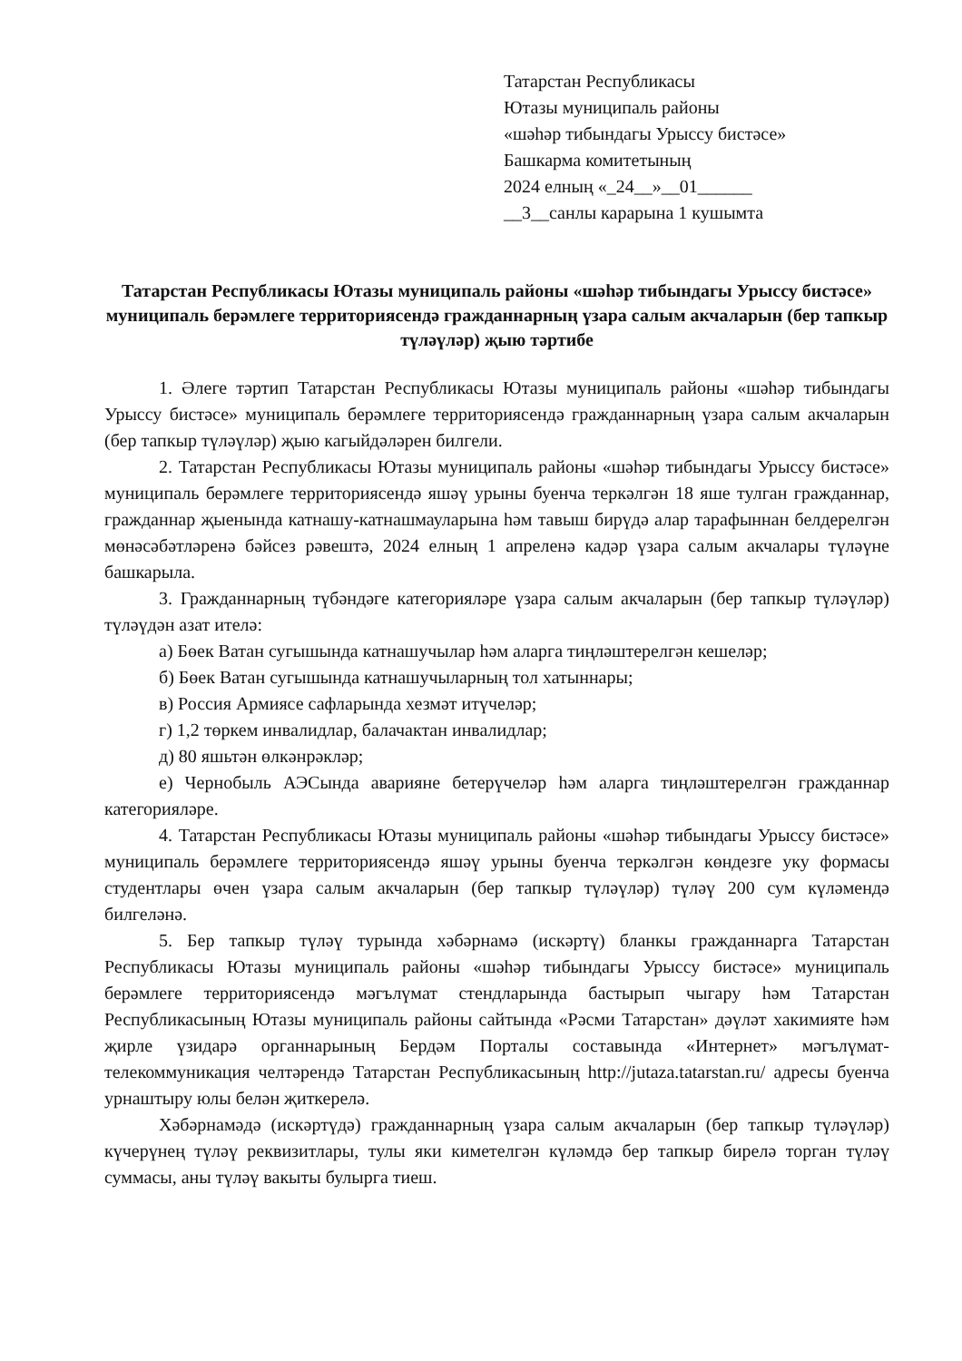Татарстан Республикасы
Ютазы муниципаль районы
«шәһәр тибындагы Урыссу бистәсе»
Башкарма комитетының
2024 елның «_24__»__01______
__3__санлы карарына 1 кушымта
Татарстан Республикасы Ютазы муниципаль районы «шәһәр тибындагы Урыссу бистәсе» муниципаль берәмлеге территориясендә гражданнарның үзара салым акчаларын (бер тапкыр түләүләр) җыю тәртибе
1. Әлеге тәртип Татарстан Республикасы Ютазы муниципаль районы «шәһәр тибындагы Урыссу бистәсе» муниципаль берәмлеге территориясендә гражданнарның үзара салым акчаларын (бер тапкыр түләүләр) җыю кагыйдәләрен билгели.
2. Татарстан Республикасы Ютазы муниципаль районы «шәһәр тибындагы Урыссу бистәсе» муниципаль берәмлеге территориясендә яшәү урыны буенча теркәлгән 18 яше тулган гражданнар, гражданнар җыенында катнашу-катнашмауларына һәм тавыш бирүдә алар тарафыннан белдерелгән мөнәсәбәтләренә бәйсез рәвештә, 2024 елның 1 апреленә кадәр үзара салым акчалары түләүне башкарыла.
3. Гражданнарның түбәндәге категорияләре үзара салым акчаларын (бер тапкыр түләүләр) түләүдән азат ителә:
а) Бөек Ватан сугышында катнашучылар һәм аларга тиңләштерелгән кешеләр;
б) Бөек Ватан сугышында катнашучыларның тол хатыннары;
в) Россия Армиясе сафларында хезмәт итүчеләр;
г) 1,2 төркем инвалидлар, балачактан инвалидлар;
д) 80 яшьтән өлкәнрәкләр;
е) Чернобыль АЭСында аварияне бетерүчеләр һәм аларга тиңләштерелгән гражданнар категорияләре.
4. Татарстан Республикасы Ютазы муниципаль районы «шәһәр тибындагы Урыссу бистәсе» муниципаль берәмлеге территориясендә яшәү урыны буенча теркәлгән көндезге уку формасы студентлары өчен үзара салым акчаларын (бер тапкыр түләүләр) түләү 200 сум күләмендә билгеләнә.
5. Бер тапкыр түләү турында хәбәрнамә (искәртү) бланкы гражданнарга Татарстан Республикасы Ютазы муниципаль районы «шәһәр тибындагы Урыссу бистәсе» муниципаль берәмлеге территориясендә мәгълүмат стендларында бастырып чыгару һәм Татарстан Республикасының Ютазы муниципаль районы сайтында «Рәсми Татарстан» дәүләт хакимияте һәм җирле үзидарә органнарының Бердәм Порталы составында «Интернет» мәгълүмат-телекоммуникация челтәрендә Татарстан Республикасының http://jutaza.tatarstan.ru/ адресы буенча урнаштыру юлы белән җиткерелә.
Хәбәрнамәдә (искәртүдә) гражданнарның үзара салым акчаларын (бер тапкыр түләүләр) күчерүнең түләү реквизитлары, тулы яки киметелгән күләмдә бер тапкыр бирелә торган түләү суммасы, аны түләү вакыты булырга тиеш.